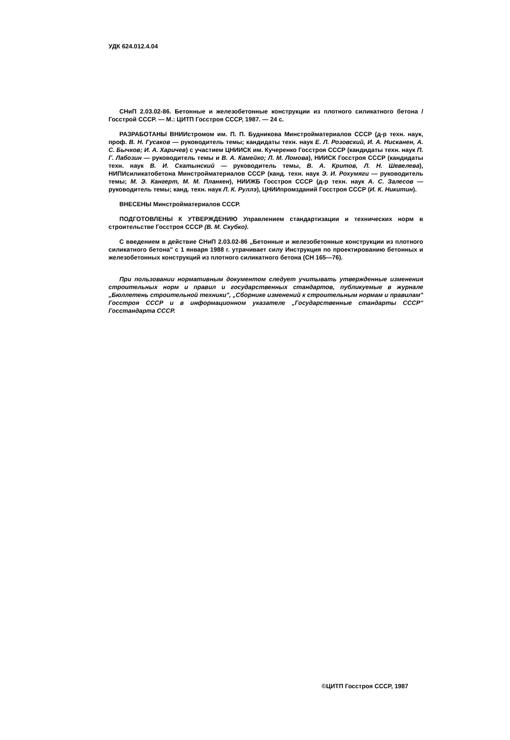УДК 624.012.4.04
СНиП 2.03.02-86. Бетонные и железобетонные конструкции из плотного силикатного бетона / Госстрой СССР. — М.: ЦИТП Госстроя СССР, 1987. — 24 с.
РАЗРАБОТАНЫ ВНИИстромом им. П. П. Будникова Минстройматериалов СССР (д-р техн. наук, проф. В. Н. Гусаков — руководитель темы; кандидаты техн. наук Е. Л. Розовский, И. А. Нисканен, А. С. Бычков; И. А. Харичев) с участием ЦНИИСК им. Кучеренко Госстроя СССР (кандидаты техн. наук П. Г. Лабозин — руководитель темы и В. А. Камейко; Л. М. Ломова), НИИСК Госстроя СССР (кандидаты техн. наук В. И. Скатынский — руководитель темы, В. А. Критов, Л. Н. Шевелева), НИПИсиликатобетона Минстройматериалов СССР (канд. техн. наук Э. И. Рохумяги — руководитель темы; М. Э. Кангерт, М. М. Планкен), НИИЖБ Госстроя СССР (д-р техн. наук А. С. Залесов — руководитель темы; канд. техн. наук Л. К. Руллэ), ЦНИИпромзданий Госстроя СССР (И. К. Никитин).
ВНЕСЕНЫ Минстройматериалов СССР.
ПОДГОТОВЛЕНЫ К УТВЕРЖДЕНИЮ Управлением стандартизации и технических норм в строительстве Госстроя СССР (В. М. Скубко).
С введением в действие СНиП 2.03.02-86 „Бетонные и железобетонные конструкции из плотного силикатного бетона" с 1 января 1988 г. утрачивает силу Инструкция по проектированию бетонных и железобетонных конструкций из плотного силикатного бетона (СН 165—76).
При пользовании нормативным документом следует учитывать утвержденные изменения строительных норм и правил и государственных стандартов, публикуемые в журнале „Бюллетень строительной техники", „Сборнике изменений к строительным нормам и правилам" Госстроя СССР и в информационном указателе „Государственные стандарты СССР" Госстандарта СССР.
©ЦИТП Госстроя СССР, 1987